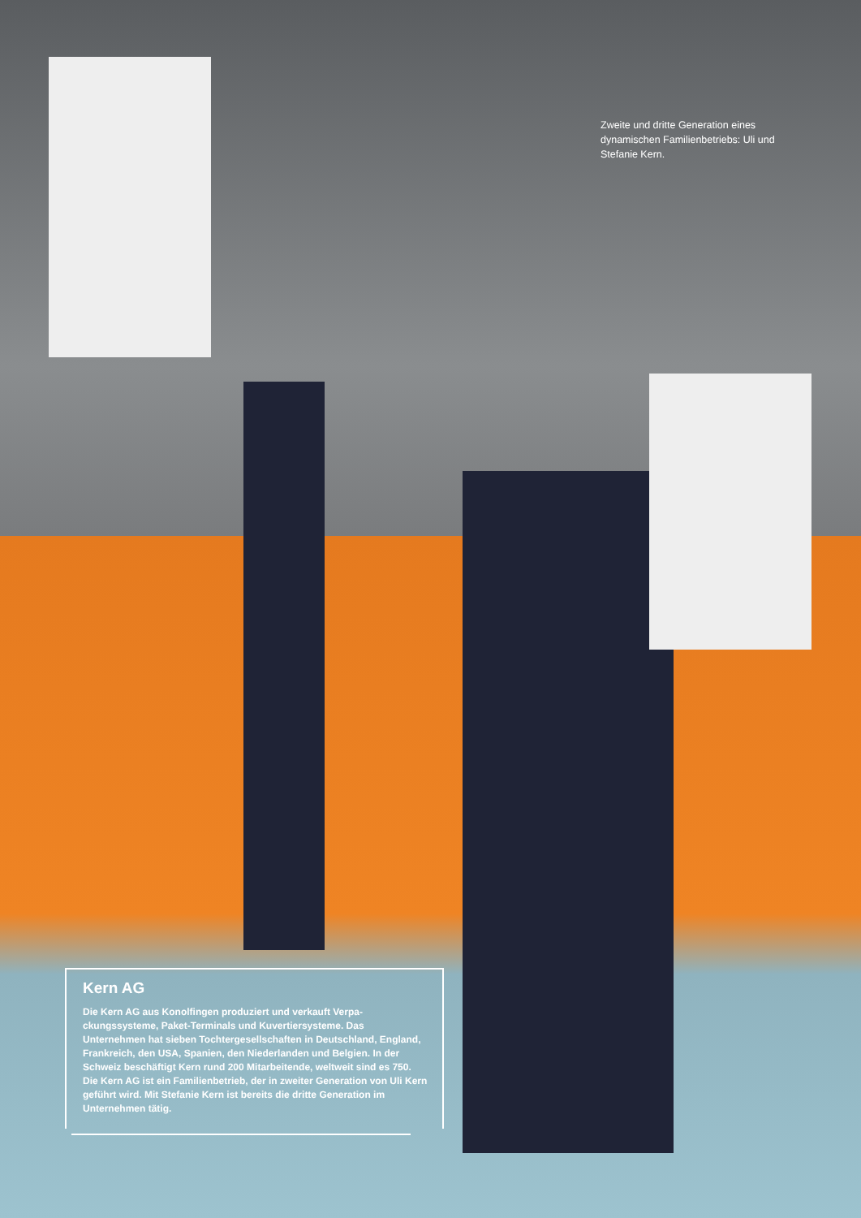Zweite und dritte Generation eines dynamischen Familienbetriebs: Uli und Stefanie Kern.
Kern AG
Die Kern AG aus Konolfingen produziert und verkauft Verpa­ckungssysteme, Paket-Terminals und Kuvertiersysteme. Das Unternehmen hat sieben Tochtergesellschaften in Deutschland, England, Frankreich, den USA, Spanien, den Niederlanden und Belgien. In der Schweiz beschäftigt Kern rund 200 Mitarbei­tende, weltweit sind es 750. Die Kern AG ist ein Familienbetrieb, der in zweiter Generation von Uli Kern geführt wird. Mit Stefanie Kern ist bereits die dritte Generation im Unternehmen tätig.